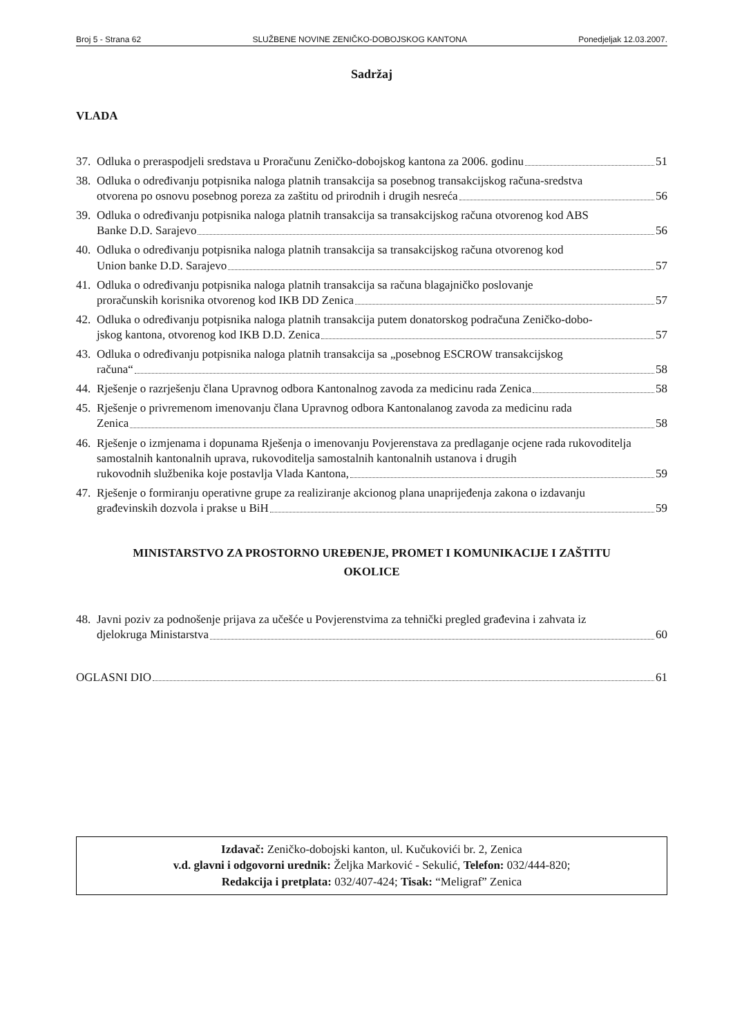Broj 5 - Strana 62 SLUŽBENE NOVINE ZENIČKO-DOBOJSKOG KANTONA Ponedjeljak 12.03.2007.
Sadržaj
VLADA
37.
Odluka o preraspodjeli sredstava u Proračunu Zeničko-dobojskog kantona za 2006. godinu 51
38.
Odluka o određivanju potpisnika naloga platnih transakcija sa posebnog transakcijskog računa-sredstva
otvorena po osnovu posebnog poreza za zaštitu od prirodnih i drugih nesreća 56
39.
Odluka o određivanju potpisnika naloga platnih transakcija sa transakcijskog računa otvorenog kod ABS
Banke D.D. Sarajevo 56
40.
Odluka o određivanju potpisnika naloga platnih transakcija sa transakcijskog računa otvorenog kod
Union banke D.D. Sarajevo 57
41.
Odluka o određivanju potpisnika naloga platnih transakcija sa računa blagajničko poslovanje
proračunskih korisnika otvorenog kod IKB DD Zenica 57
42.
Odluka o određivanju potpisnika naloga platnih transakcija putem donatorskog podračuna Zeničko-dobo-
jskog kantona, otvorenog kod IKB D.D. Zenica 57
43.
Odluka o određivanju potpisnika naloga platnih transakcija sa „posebnog ESCROW transakcijskog
računa“ 58
44.
Rješenje o razrješenju člana Upravnog odbora Kantonalnog zavoda za medicinu rada Zenica 58
45.
Rješenje o privremenom imenovanju člana Upravnog odbora Kantonalanog zavoda za medicinu rada
Zenica 58
46.
Rješenje o izmjenama i dopunama Rješenja o imenovanju Povjerenstava za predlaganje ocjene rada rukovoditelja samostalnih kantonalnih uprava, rukovoditelja samostalnih kantonalnih ustanova i drugih
rukovodnih službenika koje postavlja Vlada Kantona, 59
47.
Rješenje o formiranju operativne grupe za realiziranje akcionog plana unaprijeđenja zakona o izdavanju
građevinskih dozvola i prakse u BiH 59
MINISTARSTVO ZA PROSTORNO UREĐENJE, PROMET I KOMUNIKACIJE I ZAŠTITU
OKOLICE
48.
Javni poziv za podnošenje prijava za učešće u Povjerenstvima za tehnički pregled građevina i zahvata iz
djelokruga Ministarstva 60
OGLASNI DIO 61
Izdavač: Zeničko-dobojski kanton, ul. Kučukovići br. 2, Zenica
v.d. glavni i odgovorni urednik: Željka Marković - Sekulić, Telefon: 032/444-820;
Redakcija i pretplata: 032/407-424; Tisak: “Meligraf” Zenica